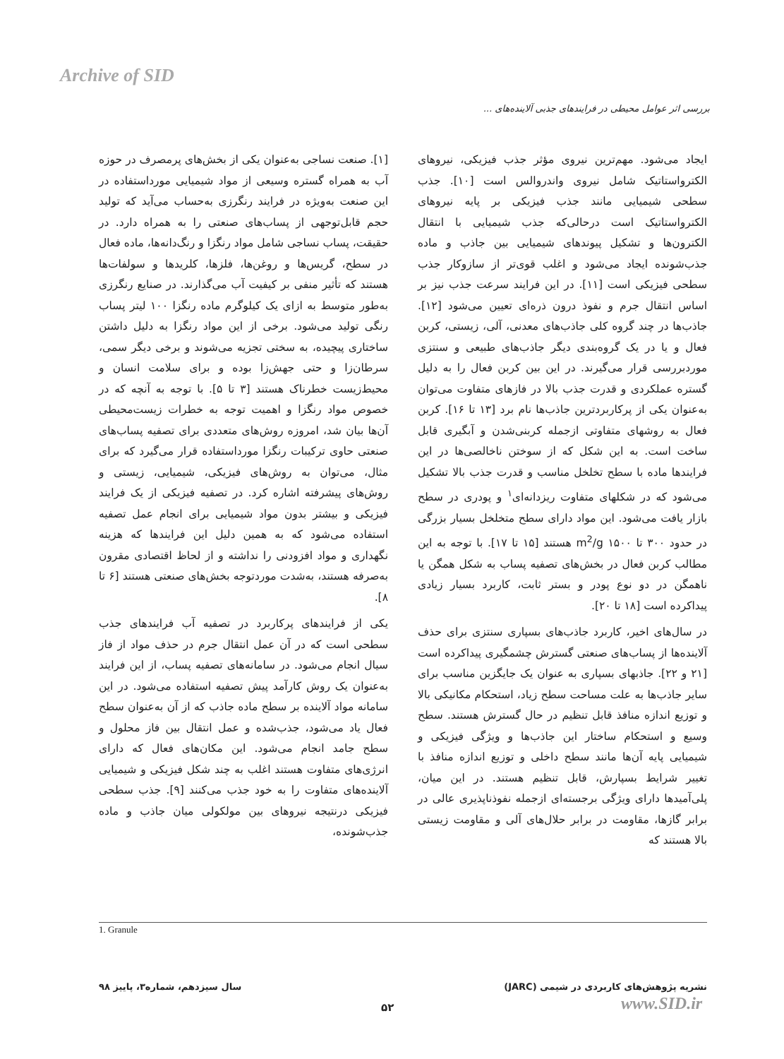Archive of SID
بررسی اثر عوامل محیطی در فرایندهای جذبی آلاینده‌های ...
[۱]. صنعت نساجی به‌عنوان یکی از بخش‌های پرمصرف در حوزه آب به همراه گستره وسیعی از مواد شیمیایی مورداستفاده در این صنعت به‌ویژه در فرایند رنگرزی به‌حساب می‌آید که تولید حجم قابل‌توجهی از پساب‌های صنعتی را به همراه دارد. در حقیقت، پساب نساجی شامل مواد رنگزا و رنگ‌دانه‌ها، ماده فعال در سطح، گریس‌ها و روغن‌ها، فلزها، کلریدها و سولفات‌ها هستند که تأثیر منفی بر کیفیت آب می‌گذارند. در صنایع رنگرزی به‌طور متوسط به ازای یک کیلوگرم ماده رنگزا ۱۰۰ لیتر پساب رنگی تولید می‌شود. برخی از این مواد رنگزا به دلیل داشتن ساختاری پیچیده، به سختی تجزیه می‌شوند و برخی دیگر سمی، سرطان‌زا و حتی جهش‌زا بوده و برای سلامت انسان و محیط‌زیست خطرناک هستند [۳ تا ۵]. با توجه به آنچه که در خصوص مواد رنگزا و اهمیت توجه به خطرات زیست‌محیطی آن‌ها بیان شد، امروزه روش‌های متعددی برای تصفیه پساب‌های صنعتی حاوی ترکیبات رنگزا مورداستفاده قرار می‌گیرد که برای مثال، می‌توان به روش‌های فیزیکی، شیمیایی، زیستی و روش‌های پیشرفته اشاره کرد. در تصفیه فیزیکی از یک فرایند فیزیکی و بیشتر بدون مواد شیمیایی برای انجام عمل تصفیه استفاده می‌شود که به همین دلیل این فرایندها که هزینه نگهداری و مواد افزودنی را نداشته و از لحاظ اقتصادی مقرون به‌صرفه هستند، به‌شدت موردتوجه بخش‌های صنعتی هستند [۶ تا ۸].
یکی از فرایندهای پرکاربرد در تصفیه آب فرایندهای جذب سطحی است که در آن عمل انتقال جرم در حذف مواد از فاز سیال انجام می‌شود. در سامانه‌های تصفیه پساب، از این فرایند به‌عنوان یک روش کارآمد پیش تصفیه استفاده می‌شود. در این سامانه مواد آلاینده بر سطح ماده جاذب که از آن به‌عنوان سطح فعال یاد می‌شود، جذب‌شده و عمل انتقال بین فاز محلول و سطح جامد انجام می‌شود. این مکان‌های فعال که دارای انرژی‌های متفاوت هستند اغلب به چند شکل فیزیکی و شیمیایی آلاینده‌های متفاوت را به خود جذب می‌کنند [۹]. جذب سطحی فیزیکی درنتیجه نیروهای بین مولکولی میان جاذب و ماده جذب‌شونده،
ایجاد می‌شود. مهم‌ترین نیروی مؤثر جذب فیزیکی، نیروهای الکترواستاتیک شامل نیروی واندروالس است [۱۰]. جذب سطحی شیمیایی مانند جذب فیزیکی بر پایه نیروهای الکترواستاتیک است درحالی‌که جذب شیمیایی با انتقال الکترون‌ها و تشکیل پیوندهای شیمیایی بین جاذب و ماده جذب‌شونده ایجاد می‌شود و اغلب قوی‌تر از سازوکار جذب سطحی فیزیکی است [۱۱]. در این فرایند سرعت جذب نیز بر اساس انتقال جرم و نفوذ درون ذره‌ای تعیین می‌شود [۱۲]. جاذب‌ها در چند گروه کلی جاذب‌های معدنی، آلی، زیستی، کربن فعال و یا در یک گروه‌بندی دیگر جاذب‌های طبیعی و سنتزی موردبررسی قرار می‌گیرند. در این بین کربن فعال را به دلیل گستره عملکردی و قدرت جذب بالا در فازهای متفاوت می‌توان به‌عنوان یکی از پرکاربردترین جاذب‌ها نام برد [۱۳ تا ۱۶]. کربن فعال به روشهای متفاوتی ازجمله کربنی‌شدن و آبگیری قابل ساخت است. به این شکل که از سوختن ناخالصی‌ها در این فرایندها ماده با سطح تخلخل مناسب و قدرت جذب بالا تشکیل می‌شود که در شکلهای متفاوت ریزدانه‌ای<sup>۱</sup> و پودری در سطح بازار یافت می‌شود. این مواد دارای سطح متخلخل بسیار بزرگی در حدود ۳۰۰ تا ۱۵۰۰ m<sup>2</sup>/g هستند [۱۵ تا ۱۷]. با توجه به این مطالب کربن فعال در بخش‌های تصفیه پساب به شکل همگن یا ناهمگن در دو نوع پودر و بستر ثابت، کاربرد بسیار زیادی پیداکرده است [۱۸ تا ۲۰].
در سال‌های اخیر، کاربرد جاذب‌های بسپاری سنتزی برای حذف آلاینده‌ها از پساب‌های صنعتی گسترش چشمگیری پیداکرده است [۲۱ و ۲۲]. جاذبهای بسپاری به عنوان یک جایگزین مناسب برای سایر جاذب‌ها به علت مساحت سطح زیاد، استحکام مکانیکی بالا و توزیع اندازه منافذ قابل تنظیم در حال گسترش هستند. سطح وسیع و استحکام ساختار این جاذب‌ها و ویژگی فیزیکی و شیمیایی پایه آن‌ها مانند سطح داخلی و توزیع اندازه منافذ با تغییر شرایط بسپارش، قابل تنظیم هستند. در این میان، پلی‌آمیدها دارای ویژگی برجسته‌ای ازجمله نفوذناپذیری عالی در برابر گازها، مقاومت در برابر حلال‌های آلی و مقاومت زیستی بالا هستند که
1. Granule
سال سیزدهم، شماره۳، پاییز ۹۸ نشریه پژوهش‌های کاربردی در شیمی (JARC)
۵۲ www.SID.ir